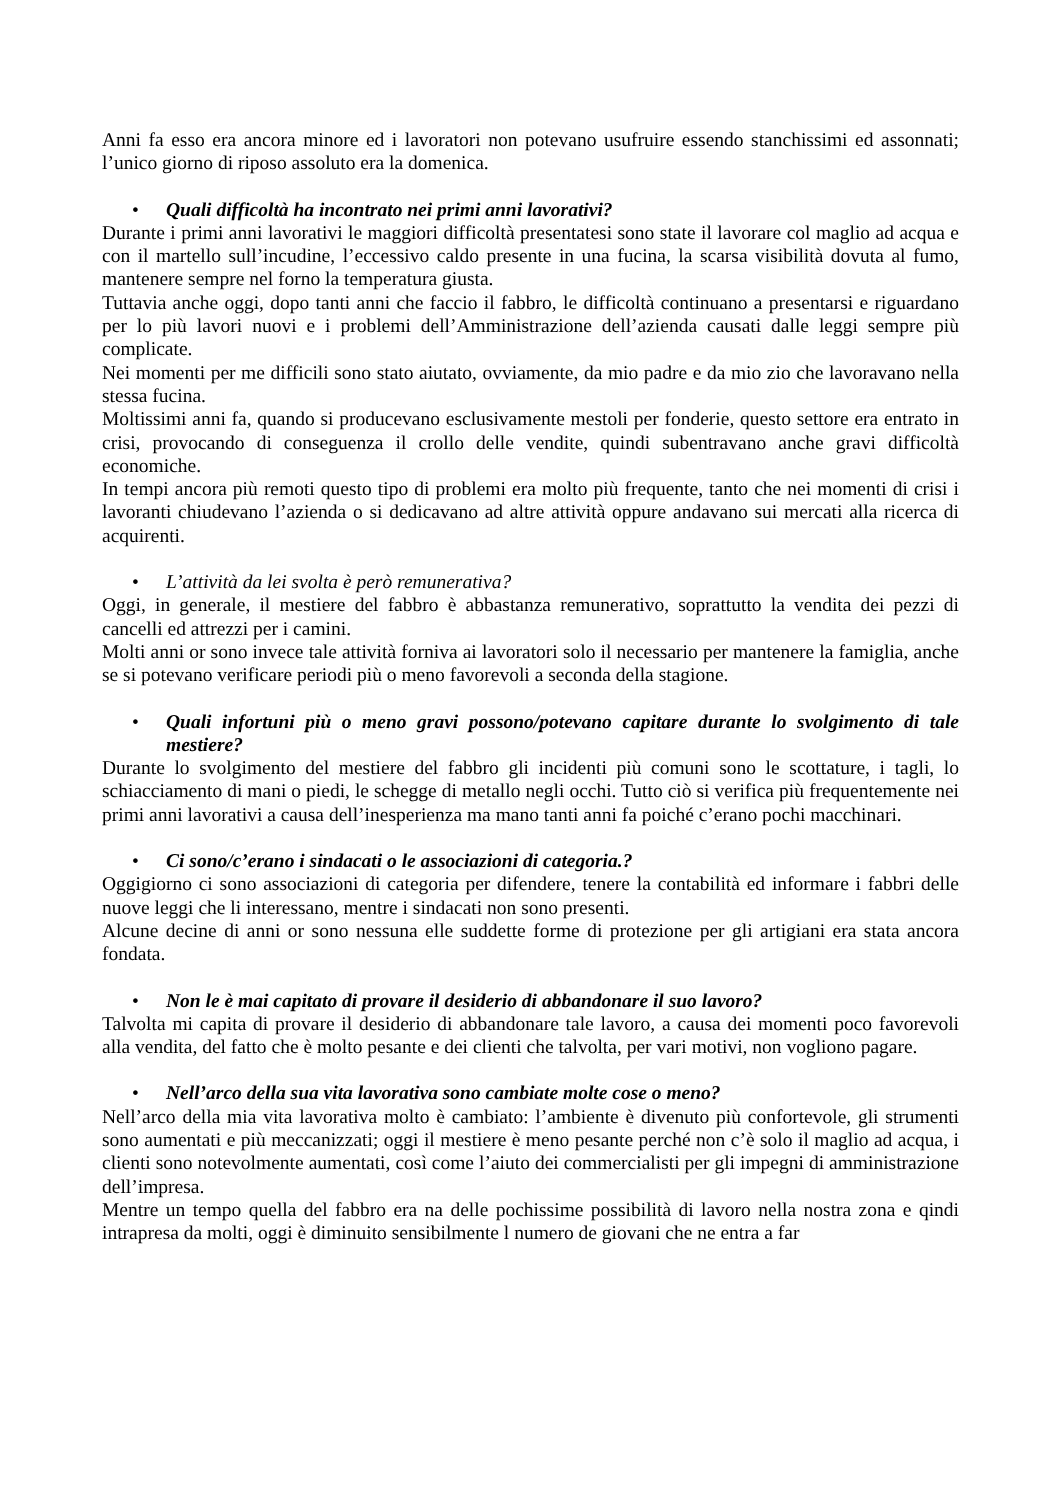Anni fa esso era ancora minore ed i lavoratori non potevano usufruire essendo stanchissimi ed assonnati; l’unico giorno di riposo assoluto era la domenica.
• Quali difficoltà ha incontrato nei primi anni lavorativi?
Durante i primi anni lavorativi le maggiori difficoltà presentatesi sono state il lavorare col maglio ad acqua e con il martello sull’incudine, l’eccessivo caldo presente in una fucina, la scarsa visibilità dovuta al fumo, mantenere sempre nel forno la temperatura giusta.
Tuttavia anche oggi, dopo tanti anni che faccio il fabbro, le difficoltà continuano a presentarsi e riguardano per lo più lavori nuovi e i problemi dell’Amministrazione dell’azienda causati dalle leggi sempre più complicate.
Nei momenti per me difficili sono stato aiutato, ovviamente, da mio padre e da mio zio che lavoravano nella stessa fucina.
Moltissimi anni fa, quando si producevano esclusivamente mestoli per fonderie, questo settore era entrato in crisi, provocando di conseguenza il crollo delle vendite, quindi subentravano anche gravi difficoltà economiche.
In tempi ancora più remoti questo tipo di problemi era molto più frequente, tanto che nei momenti di crisi i lavoranti chiudevano l’azienda o si dedicavano ad altre attività oppure andavano sui mercati alla ricerca di acquirenti.
• L’attività da lei svolta è però remunerativa?
Oggi, in generale, il mestiere del fabbro è abbastanza remunerativo, soprattutto la vendita dei pezzi di cancelli ed attrezzi per i camini.
Molti anni or sono invece tale attività forniva ai lavoratori solo il necessario per mantenere la famiglia, anche se si potevano verificare periodi più o meno favorevoli a seconda della stagione.
• Quali infortuni più o meno gravi possono/potevano capitare durante lo svolgimento di tale mestiere?
Durante lo svolgimento del mestiere del fabbro gli incidenti più comuni sono le scottature, i tagli, lo schiacciamento di mani o piedi, le schegge di metallo negli occhi. Tutto ciò si verifica più frequentemente nei primi anni lavorativi a causa dell’inesperienza ma mano tanti anni fa poiché c’erano pochi macchinari.
• Ci sono/c’erano i sindacati o le associazioni di categoria.?
Oggigiorno ci sono associazioni di categoria per difendere, tenere la contabilità ed informare i fabbri delle nuove leggi che li interessano, mentre i sindacati non sono presenti.
Alcune decine di anni or sono nessuna elle suddette forme di protezione per gli artigiani era stata ancora fondata.
• Non le è mai capitato di provare il desiderio di abbandonare il suo lavoro?
Talvolta mi capita di provare il desiderio di abbandonare tale lavoro, a causa dei momenti poco favorevoli alla vendita, del fatto che è molto pesante e dei clienti che talvolta, per vari motivi, non vogliono pagare.
• Nell’arco della sua vita lavorativa sono cambiate molte cose o meno?
Nell’arco della mia vita lavorativa molto è cambiato: l’ambiente è divenuto più confortevole, gli strumenti sono aumentati e più meccanizzati; oggi il mestiere è meno pesante perché non c’è solo il maglio ad acqua, i clienti sono notevolmente aumentati, così come l’aiuto dei commercialisti per gli impegni di amministrazione dell’impresa.
Mentre un tempo quella del fabbro era na delle pochissime possibilità di lavoro nella nostra zona e qindi intrapresa da molti, oggi è diminuito sensibilmente l numero de giovani che ne entra a far